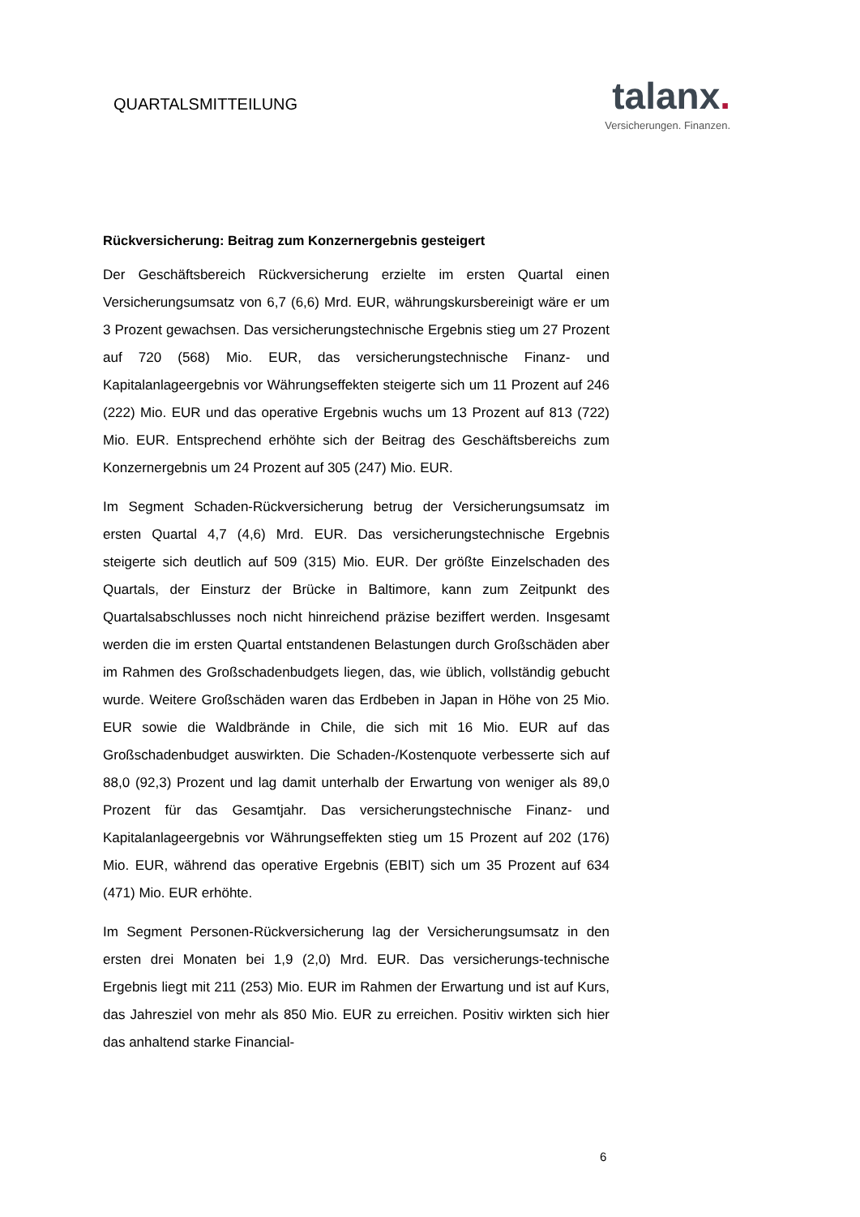QUARTALSMITTEILUNG
talanx.
Versicherungen. Finanzen.
Rückversicherung: Beitrag zum Konzernergebnis gesteigert
Der Geschäftsbereich Rückversicherung erzielte im ersten Quartal einen Versicherungsumsatz von 6,7 (6,6) Mrd. EUR, währungskursbereinigt wäre er um 3 Prozent gewachsen. Das versicherungstechnische Ergebnis stieg um 27 Prozent auf 720 (568) Mio. EUR, das versicherungstechnische Finanz- und Kapitalanlageergebnis vor Währungseffekten steigerte sich um 11 Prozent auf 246 (222) Mio. EUR und das operative Ergebnis wuchs um 13 Prozent auf 813 (722) Mio. EUR. Entsprechend erhöhte sich der Beitrag des Geschäftsbereichs zum Konzernergebnis um 24 Prozent auf 305 (247) Mio. EUR.
Im Segment Schaden-Rückversicherung betrug der Versicherungsumsatz im ersten Quartal 4,7 (4,6) Mrd. EUR. Das versicherungstechnische Ergebnis steigerte sich deutlich auf 509 (315) Mio. EUR. Der größte Einzelschaden des Quartals, der Einsturz der Brücke in Baltimore, kann zum Zeitpunkt des Quartalsabschlusses noch nicht hinreichend präzise beziffert werden. Insgesamt werden die im ersten Quartal entstandenen Belastungen durch Großschäden aber im Rahmen des Großschadenbudgets liegen, das, wie üblich, vollständig gebucht wurde. Weitere Großschäden waren das Erdbeben in Japan in Höhe von 25 Mio. EUR sowie die Waldbrände in Chile, die sich mit 16 Mio. EUR auf das Großschadenbudget auswirkten. Die Schaden-/Kostenquote verbesserte sich auf 88,0 (92,3) Prozent und lag damit unterhalb der Erwartung von weniger als 89,0 Prozent für das Gesamtjahr. Das versicherungstechnische Finanz- und Kapitalanlageergebnis vor Währungseffekten stieg um 15 Prozent auf 202 (176) Mio. EUR, während das operative Ergebnis (EBIT) sich um 35 Prozent auf 634 (471) Mio. EUR erhöhte.
Im Segment Personen-Rückversicherung lag der Versicherungsumsatz in den ersten drei Monaten bei 1,9 (2,0) Mrd. EUR. Das versicherungs-technische Ergebnis liegt mit 211 (253) Mio. EUR im Rahmen der Erwartung und ist auf Kurs, das Jahresziel von mehr als 850 Mio. EUR zu erreichen. Positiv wirkten sich hier das anhaltend starke Financial-
6